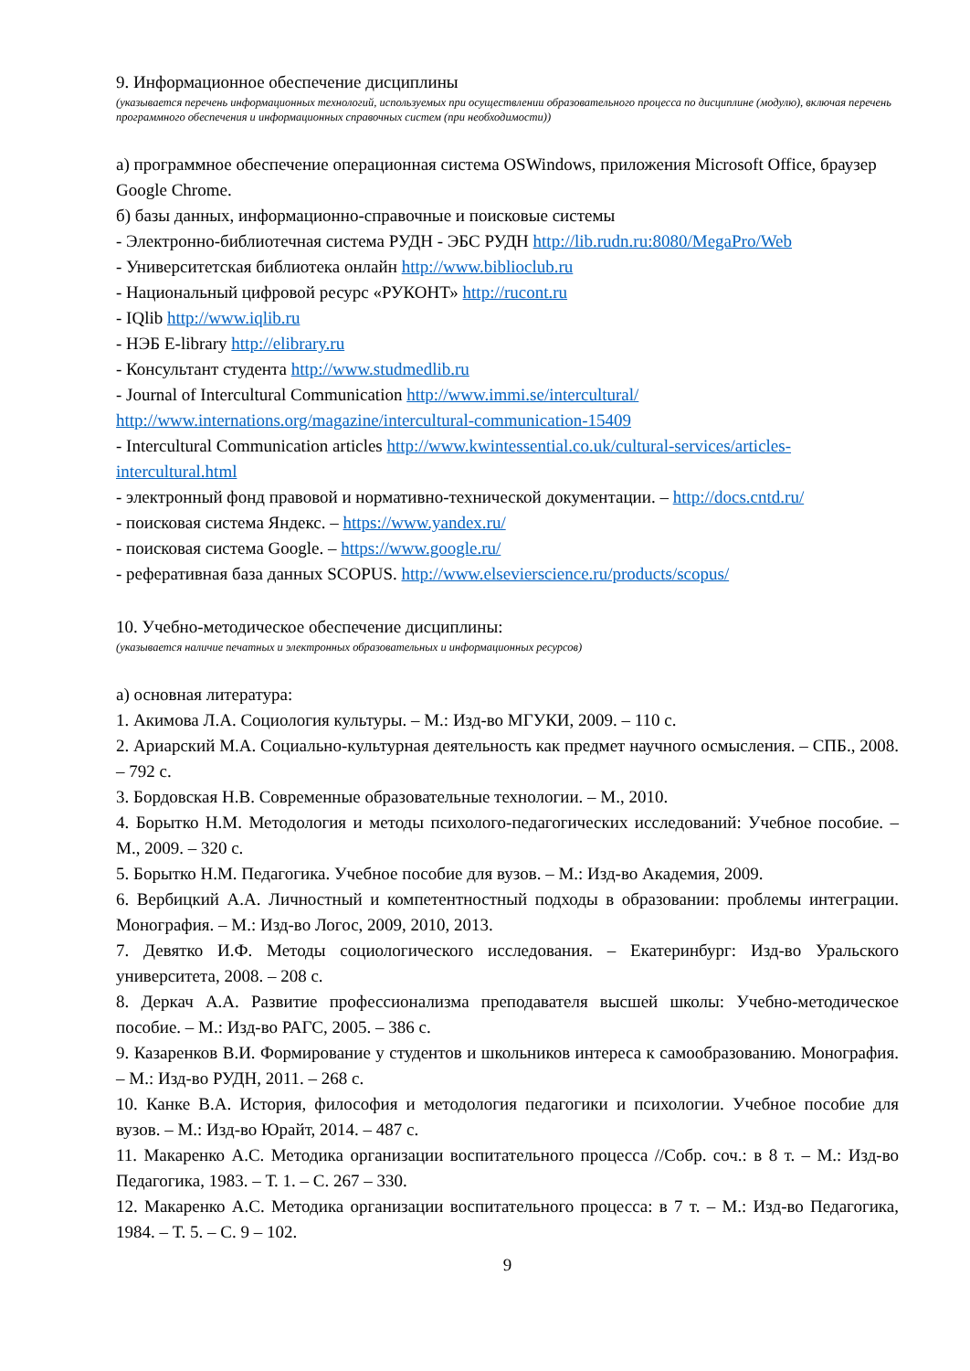9. Информационное обеспечение дисциплины
(указывается перечень информационных технологий, используемых при осуществлении образовательного процесса по дисциплине (модулю), включая перечень программного обеспечения и информационных справочных систем (при необходимости))
а) программное обеспечение операционная система OSWindows, приложения Microsoft Office, браузер Google Chrome.
б) базы данных, информационно-справочные и поисковые системы
- Электронно-библиотечная система РУДН - ЭБС РУДН http://lib.rudn.ru:8080/MegaPro/Web
- Университетская библиотека онлайн http://www.biblioclub.ru
- Национальный цифровой ресурс «РУКОНТ» http://rucont.ru
- IQlib http://www.iqlib.ru
- НЭБ E-library http://elibrary.ru
- Консультант студента http://www.studmedlib.ru
- Journal of Intercultural Communication http://www.immi.se/intercultural/ http://www.internations.org/magazine/intercultural-communication-15409
- Intercultural Communication articles http://www.kwintessential.co.uk/cultural-services/articles-intercultural.html
- электронный фонд правовой и нормативно-технической документации. – http://docs.cntd.ru/
- поисковая система Яндекс. – https://www.yandex.ru/
- поисковая система Google. – https://www.google.ru/
- реферативная база данных SCOPUS. http://www.elsevierscience.ru/products/scopus/
10. Учебно-методическое обеспечение дисциплины:
(указывается наличие печатных и электронных образовательных и информационных ресурсов)
а) основная литература:
1. Акимова Л.А. Социология культуры. – М.: Изд-во МГУКИ, 2009. – 110 с.
2. Ариарский М.А. Социально-культурная деятельность как предмет научного осмысления. – СПБ., 2008. – 792 с.
3. Бордовская Н.В. Современные образовательные технологии. – М., 2010.
4. Борытко Н.М. Методология и методы психолого-педагогических исследований: Учебное пособие. – М., 2009. – 320 с.
5. Борытко Н.М. Педагогика. Учебное пособие для вузов. – М.: Изд-во Академия, 2009.
6. Вербицкий А.А. Личностный и компетентностный подходы в образовании: проблемы интеграции. Монография. – М.: Изд-во Логос, 2009, 2010, 2013.
7. Девятко И.Ф. Методы социологического исследования. – Екатеринбург: Изд-во Уральского университета, 2008. – 208 с.
8. Деркач А.А. Развитие профессионализма преподавателя высшей школы: Учебно-методическое пособие. – М.: Изд-во РАГС, 2005. – 386 с.
9. Казаренков В.И. Формирование у студентов и школьников интереса к самообразованию. Монография. – М.: Изд-во РУДН, 2011. – 268 с.
10. Канке В.А. История, философия и методология педагогики и психологии. Учебное пособие для вузов. – М.: Изд-во Юрайт, 2014. – 487 с.
11. Макаренко А.С. Методика организации воспитательного процесса //Собр. соч.: в 8 т. – М.: Изд-во Педагогика, 1983. – Т. 1. – С. 267 – 330.
12. Макаренко А.С. Методика организации воспитательного процесса: в 7 т. – М.: Изд-во Педагогика, 1984. – Т. 5. – С. 9 – 102.
9